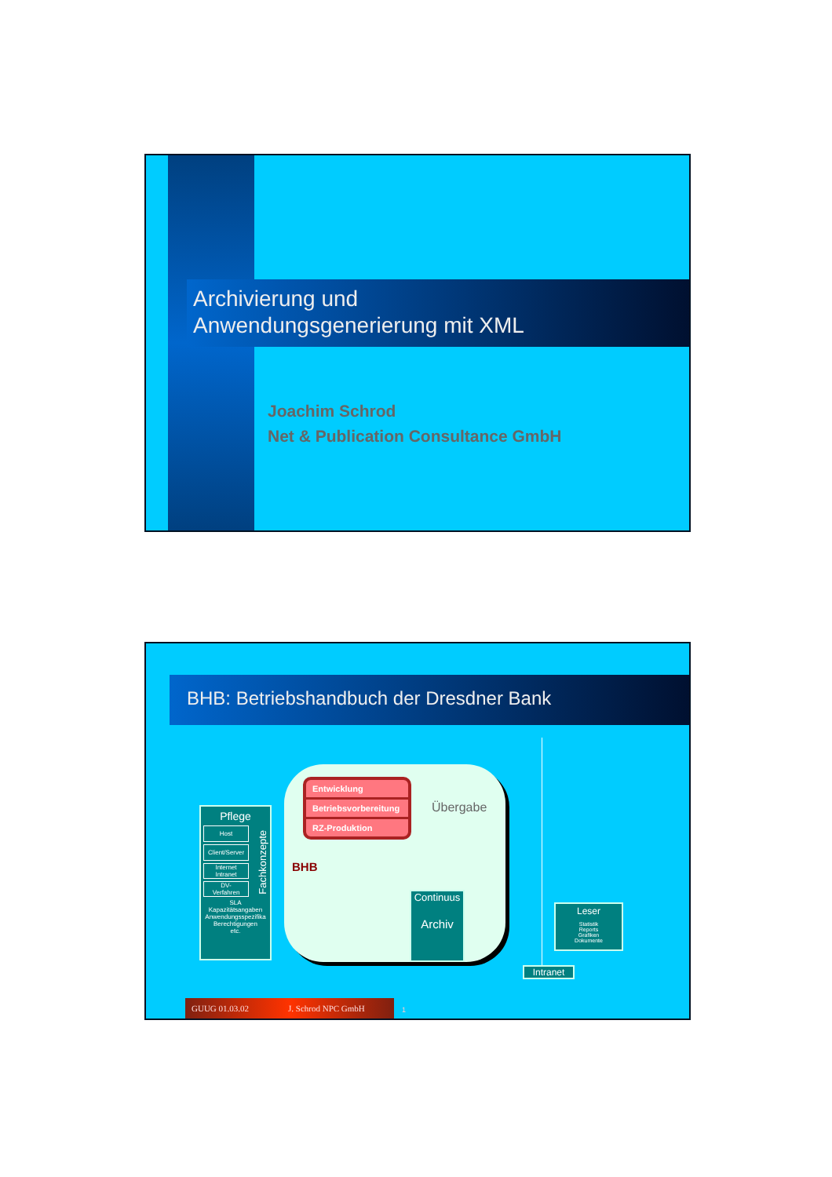Archivierung und
Anwendungsgenerierung mit XML
Joachim Schrod
Net & Publication Consultance GmbH
BHB: Betriebshandbuch der Dresdner Bank
Pflege
Host
Client/Server
Internet
Intranet
DV-
Verfahren
SLA
Kapazitätsangaben
Anwendungsspezifika
Berechtigungen
etc.
Fachkonzepte
Entwicklung
Betriebsvorbereitung
RZ-Produktion
Übergabe
BHB
Continuus
Archiv
Intranet
Leser
Statistik
Reports
Grafiken
Dokumente
GUUG 01.03.02 J. Schrod NPC GmbH 1